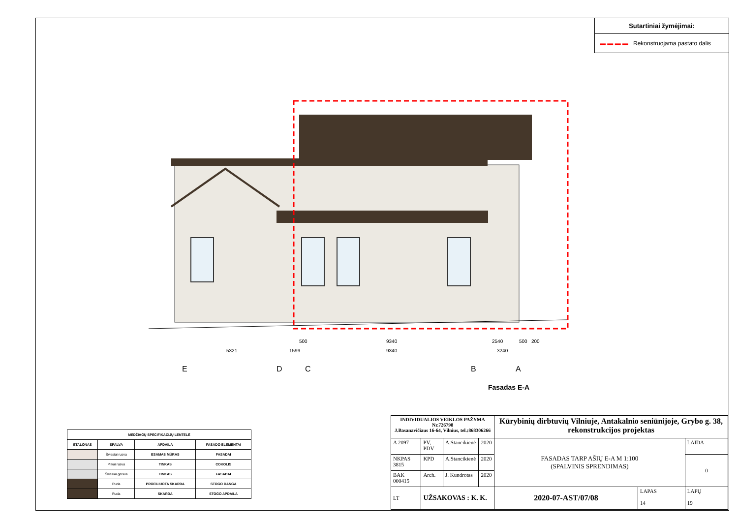Sutartiniai žymėjimai:
▬ ▬ ▬ ▬ Rekonstruojama pastato dalis
5321
1599
9340
3240
9340
2540
500
500
200
E
D
C
B
A
Fasadas E-A
| MEDŽIAGŲ SPECIFIKACIJŲ LENTELĖ | | | |
| --- | --- | --- | --- |
| ETALONAS | SPALVA | APDAILA | FASADO ELEMENTAI |
| | Šviesiai rusva | ESAMAS MŪRAS | FASADAI |
| | Pilkai rusva | TINKAS | COKOLIS |
| | Šviesiai gelsva | TINKAS | FASADAI |
| | Ruda | PROFILIUOTA SKARDA | STOGO DANGA |
| | Ruda | SKARDA | STOGO APDAILA |
| INDIVIDUALIOS VEIKLOS PAŽYMA Nr.726798 J.Basanavičiaus 16-64, Vilnius, tel.:868306266 | | | | Kūrybinių dirbtuvių Vilniuje, Antakalnio seniūnijoje, Grybo g. 38, rekonstrukcijos projektas | | |
| A 2097 | PV, PDV | A.Stancikienė | 2020 | FASADAS TARP AŠIŲ E-A M 1:100 (SPALVINIS SPRENDIMAS) | | LAIDA |
| NKPAS 3815 | KPD | A.Stancikienė | 2020 | | | 0 |
| BAK 000415 | Arch. | J. Kundrotas | 2020 | | | |
| LT | UŽSAKOVAS : K. K. | | | 2020-07-AST/07/08 | LAPAS 14 | LAPŲ 19 |